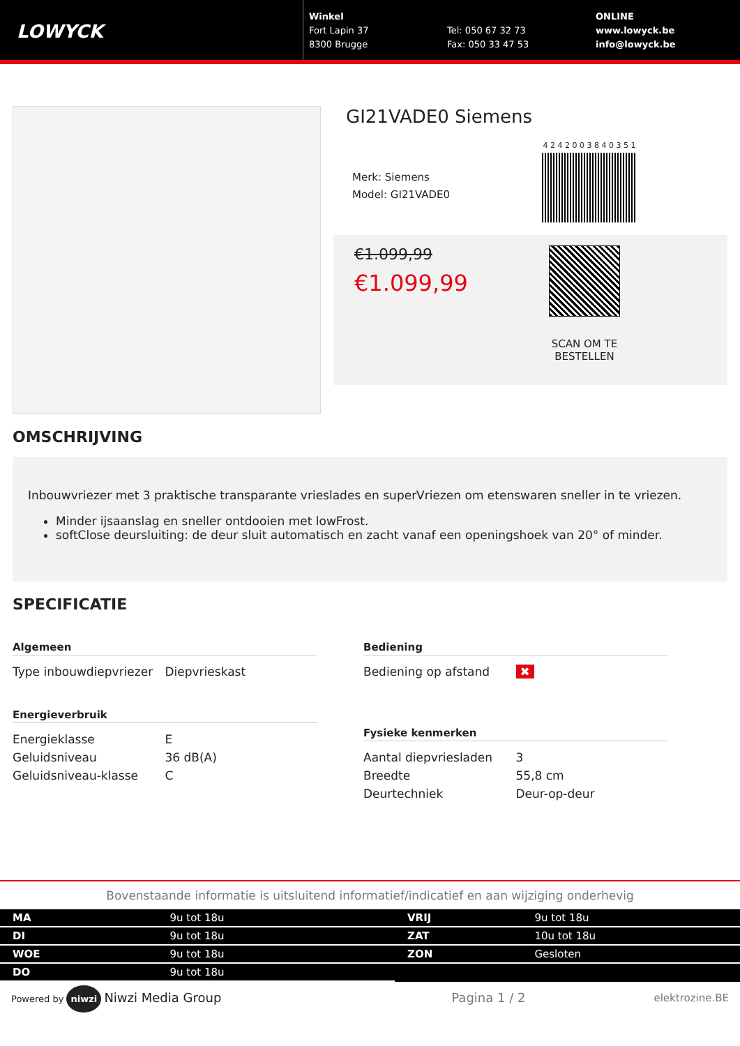LOWYCK
Winkel
Fort Lapin 37
8300 Brugge
Tel: 050 67 32 73
Fax: 050 33 47 53
ONLINE
www.lowyck.be
info@lowyck.be
GI21VADE0 Siemens
Merk: Siemens
Model: GI21VADE0
4 2 4 2 0 0 3 8 4 0 3 5 1
€1.099,99
€1.099,99
SCAN OM TE BESTELLEN
OMSCHRIJVING
Inbouwvriezer met 3 praktische transparante vrieslades en superVriezen om etenswaren sneller in te vriezen.
Minder ijsaanslag en sneller ontdooien met lowFrost.
softClose deursluiting: de deur sluit automatisch en zacht vanaf een openingshoek van 20° of minder.
SPECIFICATIE
Algemeen
| Type inbouwdiepvriezer | Diepvrieskast |
Energieverbruik
| Energieklasse | E |
| Geluidsniveau | 36 dB(A) |
| Geluidsniveau-klasse | C |
Bediening
| Bediening op afstand | ✖ |
Fysieke kenmerken
| Aantal diepvriesladen | 3 |
| Breedte | 55,8 cm |
| Deurtechniek | Deur-op-deur |
Bovenstaande informatie is uitsluitend informatief/indicatief en aan wijziging onderhevig
| MA | 9u tot 18u |
| DI | 9u tot 18u |
| WOE | 9u tot 18u |
| DO | 9u tot 18u |
| VRIJ | 9u tot 18u |
| ZAT | 10u tot 18u |
| ZON | Gesloten |
Powered by niwzi Niwzi Media Group Pagina 1 / 2 elektrozine.BE